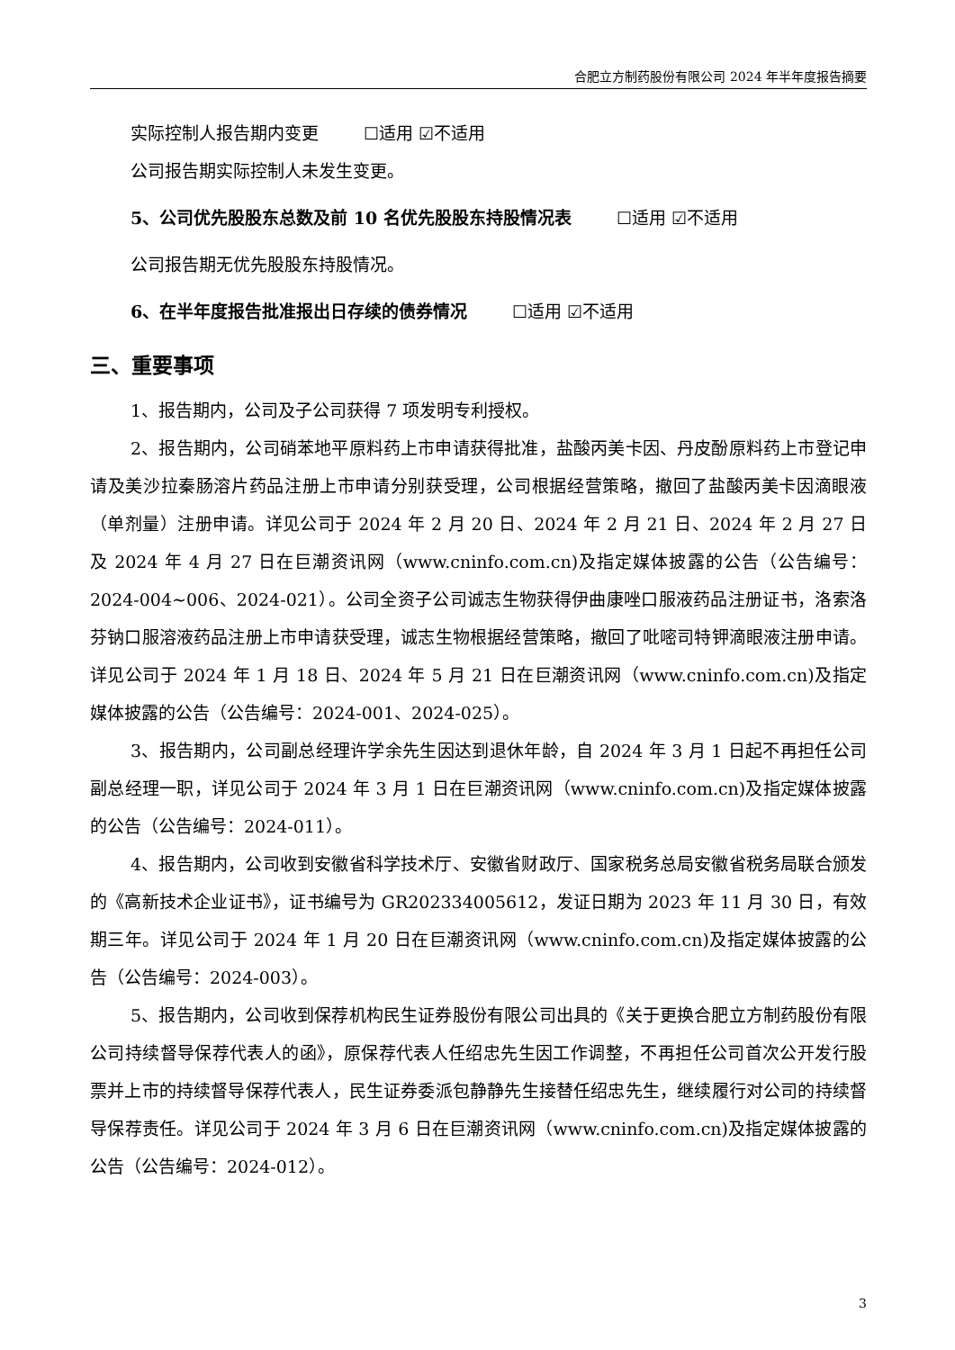合肥立方制药股份有限公司 2024 年半年度报告摘要
实际控制人报告期内变更 ☐适用 ☑不适用
公司报告期实际控制人未发生变更。
5、公司优先股股东总数及前 10 名优先股股东持股情况表 ☐适用 ☑不适用
公司报告期无优先股股东持股情况。
6、在半年度报告批准报出日存续的债券情况 ☐适用 ☑不适用
三、重要事项
1、报告期内，公司及子公司获得 7 项发明专利授权。
2、报告期内，公司硝苯地平原料药上市申请获得批准，盐酸丙美卡因、丹皮酚原料药上市登记申请及美沙拉秦肠溶片药品注册上市申请分别获受理，公司根据经营策略，撤回了盐酸丙美卡因滴眼液（单剂量）注册申请。详见公司于 2024 年 2 月 20 日、2024 年 2 月 21 日、2024 年 2 月 27 日及 2024 年 4 月 27 日在巨潮资讯网（www.cninfo.com.cn)及指定媒体披露的公告（公告编号：2024-004~006、2024-021）。公司全资子公司诚志生物获得伊曲康唑口服液药品注册证书，洛索洛芬钠口服溶液药品注册上市申请获受理，诚志生物根据经营策略，撤回了吡嘧司特钾滴眼液注册申请。详见公司于 2024 年 1 月 18 日、2024 年 5 月 21 日在巨潮资讯网（www.cninfo.com.cn)及指定媒体披露的公告（公告编号：2024-001、2024-025）。
3、报告期内，公司副总经理许学余先生因达到退休年龄，自 2024 年 3 月 1 日起不再担任公司副总经理一职，详见公司于 2024 年 3 月 1 日在巨潮资讯网（www.cninfo.com.cn)及指定媒体披露的公告（公告编号：2024-011）。
4、报告期内，公司收到安徽省科学技术厅、安徽省财政厅、国家税务总局安徽省税务局联合颁发的《高新技术企业证书》，证书编号为 GR202334005612，发证日期为 2023 年 11 月 30 日，有效期三年。详见公司于 2024 年 1 月 20 日在巨潮资讯网（www.cninfo.com.cn)及指定媒体披露的公告（公告编号：2024-003）。
5、报告期内，公司收到保荐机构民生证券股份有限公司出具的《关于更换合肥立方制药股份有限公司持续督导保荐代表人的函》，原保荐代表人任绍忠先生因工作调整，不再担任公司首次公开发行股票并上市的持续督导保荐代表人，民生证券委派包静静先生接替任绍忠先生，继续履行对公司的持续督导保荐责任。详见公司于 2024 年 3 月 6 日在巨潮资讯网（www.cninfo.com.cn)及指定媒体披露的公告（公告编号：2024-012）。
3